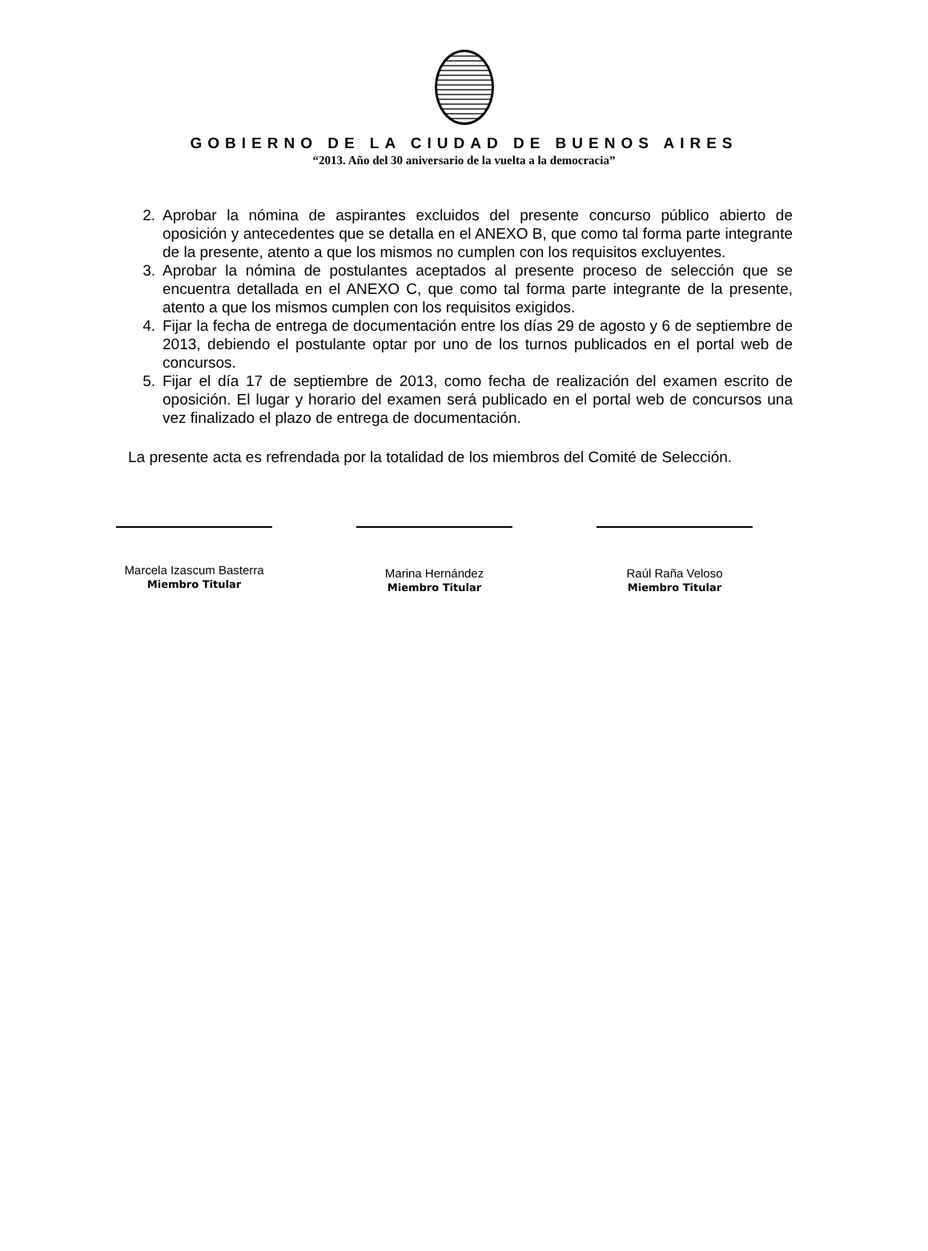GOBIERNO DE LA CIUDAD DE BUENOS AIRES
“2013. Año del 30 aniversario de la vuelta a la democracia”
2. Aprobar la nómina de aspirantes excluidos del presente concurso público abierto de oposición y antecedentes que se detalla en el ANEXO B, que como tal forma parte integrante de la presente, atento a que los mismos no cumplen con los requisitos excluyentes.
3. Aprobar la nómina de postulantes aceptados al presente proceso de selección que se encuentra detallada en el ANEXO C, que como tal forma parte integrante de la presente, atento a que los mismos cumplen con los requisitos exigidos.
4. Fijar la fecha de entrega de documentación entre los días 29 de agosto y 6 de septiembre de 2013, debiendo el postulante optar por uno de los turnos publicados en el portal web de concursos.
5. Fijar el día 17 de septiembre de 2013, como fecha de realización del examen escrito de oposición. El lugar y horario del examen será publicado en el portal web de concursos una vez finalizado el plazo de entrega de documentación.
La presente acta es refrendada por la totalidad de los miembros del Comité de Selección.
Marcela Izascum Basterra
Miembro Titular
Marina Hernández
Miembro Titular
Raúl Raña Veloso
Miembro Titular